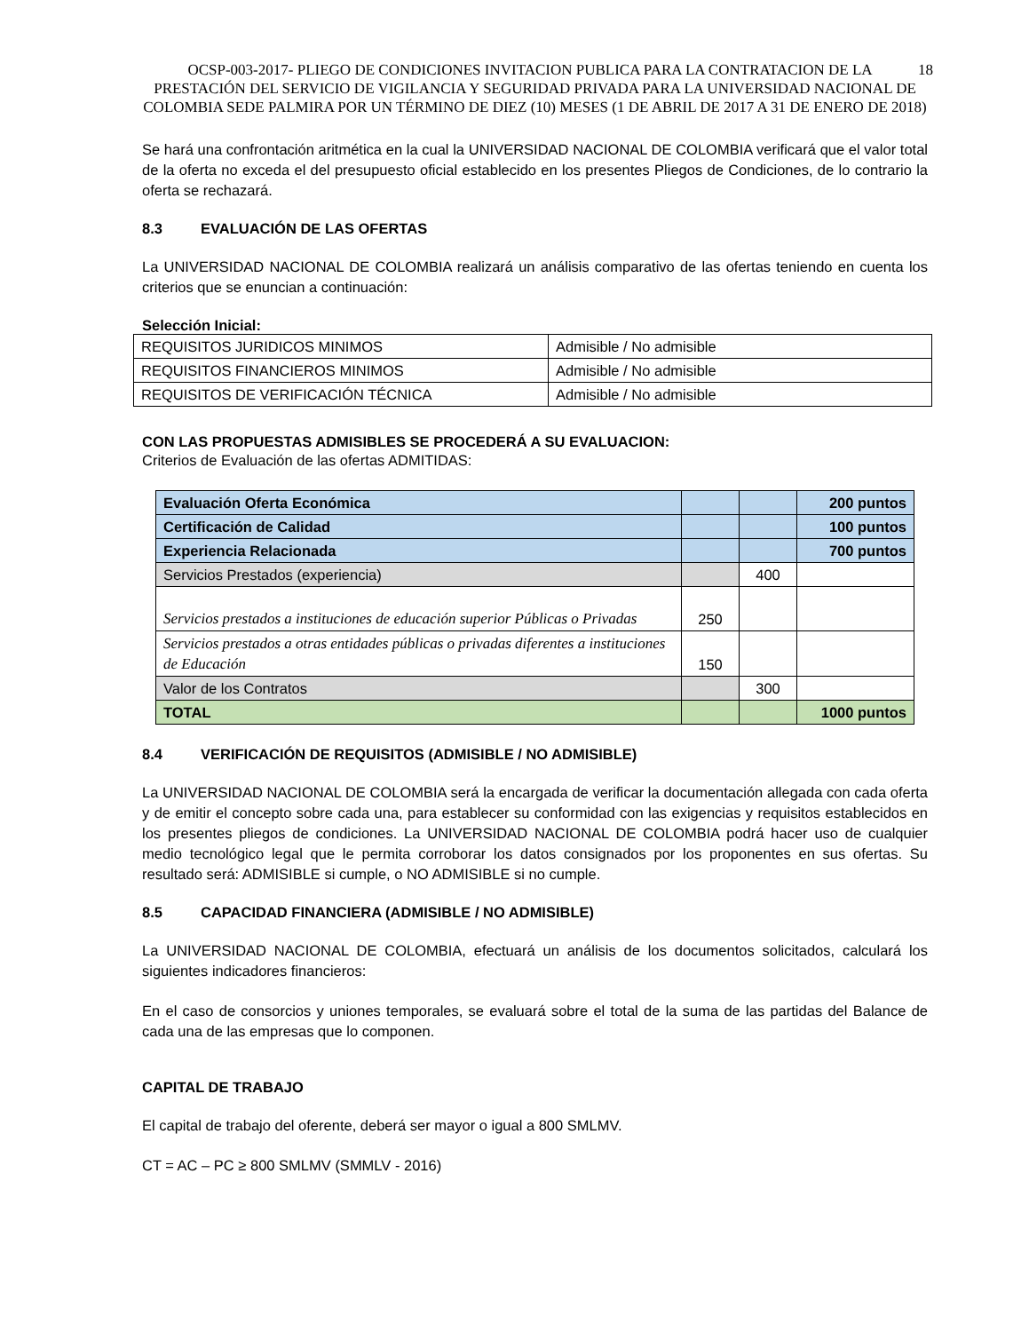18 OCSP-003-2017- PLIEGO DE CONDICIONES INVITACION PUBLICA PARA LA CONTRATACION DE LA PRESTACIÓN DEL SERVICIO DE VIGILANCIA Y SEGURIDAD PRIVADA PARA LA UNIVERSIDAD NACIONAL DE COLOMBIA SEDE PALMIRA POR UN TÉRMINO DE DIEZ (10) MESES (1 DE ABRIL DE 2017 A 31 DE ENERO DE 2018)
Se hará una confrontación aritmética en la cual la UNIVERSIDAD NACIONAL DE COLOMBIA verificará que el valor total de la oferta no exceda el del presupuesto oficial establecido en los presentes Pliegos de Condiciones, de lo contrario la oferta se rechazará.
8.3 EVALUACIÓN DE LAS OFERTAS
La UNIVERSIDAD NACIONAL DE COLOMBIA realizará un análisis comparativo de las ofertas teniendo en cuenta los criterios que se enuncian a continuación:
Selección Inicial:
| REQUISITOS JURIDICOS MINIMOS | Admisible / No admisible |
| REQUISITOS FINANCIEROS MINIMOS | Admisible / No admisible |
| REQUISITOS DE VERIFICACIÓN TÉCNICA | Admisible / No admisible |
CON LAS PROPUESTAS ADMISIBLES SE PROCEDERÁ A SU EVALUACION:
Criterios de Evaluación de las ofertas ADMITIDAS:
| Evaluación Oferta Económica | | | 200 puntos |
| Certificación de Calidad | | | 100 puntos |
| Experiencia Relacionada | | | 700 puntos |
| Servicios Prestados (experiencia) | | 400 | |
| Servicios prestados a instituciones de educación superior Públicas o Privadas | 250 | | |
| Servicios prestados a otras entidades públicas o privadas diferentes a instituciones de Educación | 150 | | |
| Valor de los Contratos | | 300 | |
| TOTAL | | | 1000 puntos |
8.4 VERIFICACIÓN DE REQUISITOS (ADMISIBLE / NO ADMISIBLE)
La UNIVERSIDAD NACIONAL DE COLOMBIA será la encargada de verificar la documentación allegada con cada oferta y de emitir el concepto sobre cada una, para establecer su conformidad con las exigencias y requisitos establecidos en los presentes pliegos de condiciones. La UNIVERSIDAD NACIONAL DE COLOMBIA podrá hacer uso de cualquier medio tecnológico legal que le permita corroborar los datos consignados por los proponentes en sus ofertas. Su resultado será: ADMISIBLE si cumple, o NO ADMISIBLE si no cumple.
8.5 CAPACIDAD FINANCIERA (ADMISIBLE / NO ADMISIBLE)
La UNIVERSIDAD NACIONAL DE COLOMBIA, efectuará un análisis de los documentos solicitados, calculará los siguientes indicadores financieros:
En el caso de consorcios y uniones temporales, se evaluará sobre el total de la suma de las partidas del Balance de cada una de las empresas que lo componen.
CAPITAL DE TRABAJO
El capital de trabajo del oferente, deberá ser mayor o igual a 800 SMLMV.
CT = AC – PC ≥ 800 SMLMV (SMMLV - 2016)